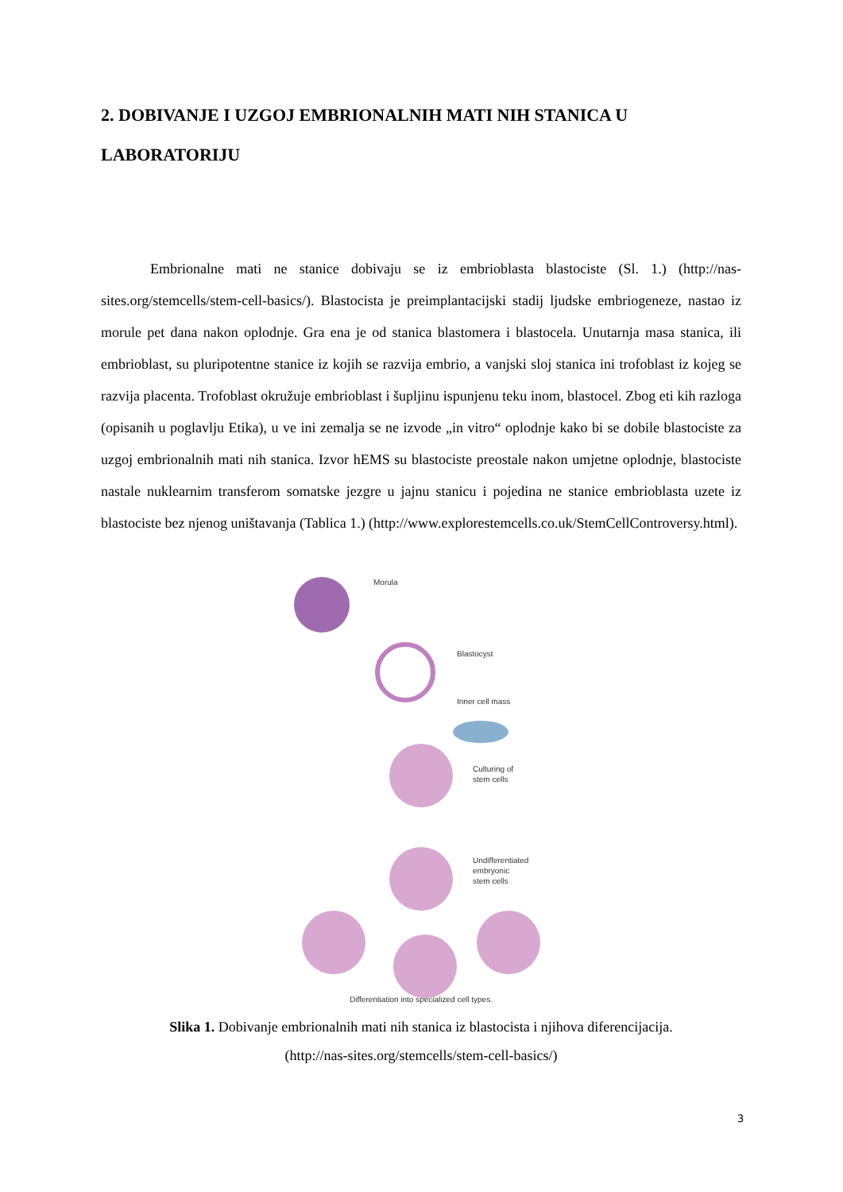2. DOBIVANJE I UZGOJ EMBRIONALNIH MATI NIH STANICA U LABORATORIJU
Embrionalne mati ne stanice dobivaju se iz embrioblasta blastociste (Sl. 1.) (http://nas-sites.org/stemcells/stem-cell-basics/). Blastocista je preimplantacijski stadij ljudske embriogeneze, nastao iz morule pet dana nakon oplodnje. Gra ena je od stanica blastomera i blastocela. Unutarnja masa stanica, ili embrioblast, su pluripotentne stanice iz kojih se razvija embrio, a vanjski sloj stanica ini trofoblast iz kojeg se razvija placenta. Trofoblast okružuje embrioblast i šupljinu ispunjenu teku inom, blastocel. Zbog eti kih razloga (opisanih u poglavlju Etika), u ve ini zemalja se ne izvode „in vitro“ oplodnje kako bi se dobile blastociste za uzgoj embrionalnih mati nih stanica. Izvor hEMS su blastociste preostale nakon umjetne oplodnje, blastociste nastale nuklearnim transferom somatske jezgre u jajnu stanicu i pojedina ne stanice embrioblasta uzete iz blastociste bez njenog uništavanja (Tablica 1.) (http://www.explorestemcells.co.uk/StemCellControversy.html).
Morula
Blastocyst
Inner cell mass
Culturing of
stem cells
Undifferentiated
embryonic
stem cells
Differentiation into specialized cell types.
Slika 1. Dobivanje embrionalnih mati nih stanica iz blastocista i njihova diferencijacija.
(http://nas-sites.org/stemcells/stem-cell-basics/)
3